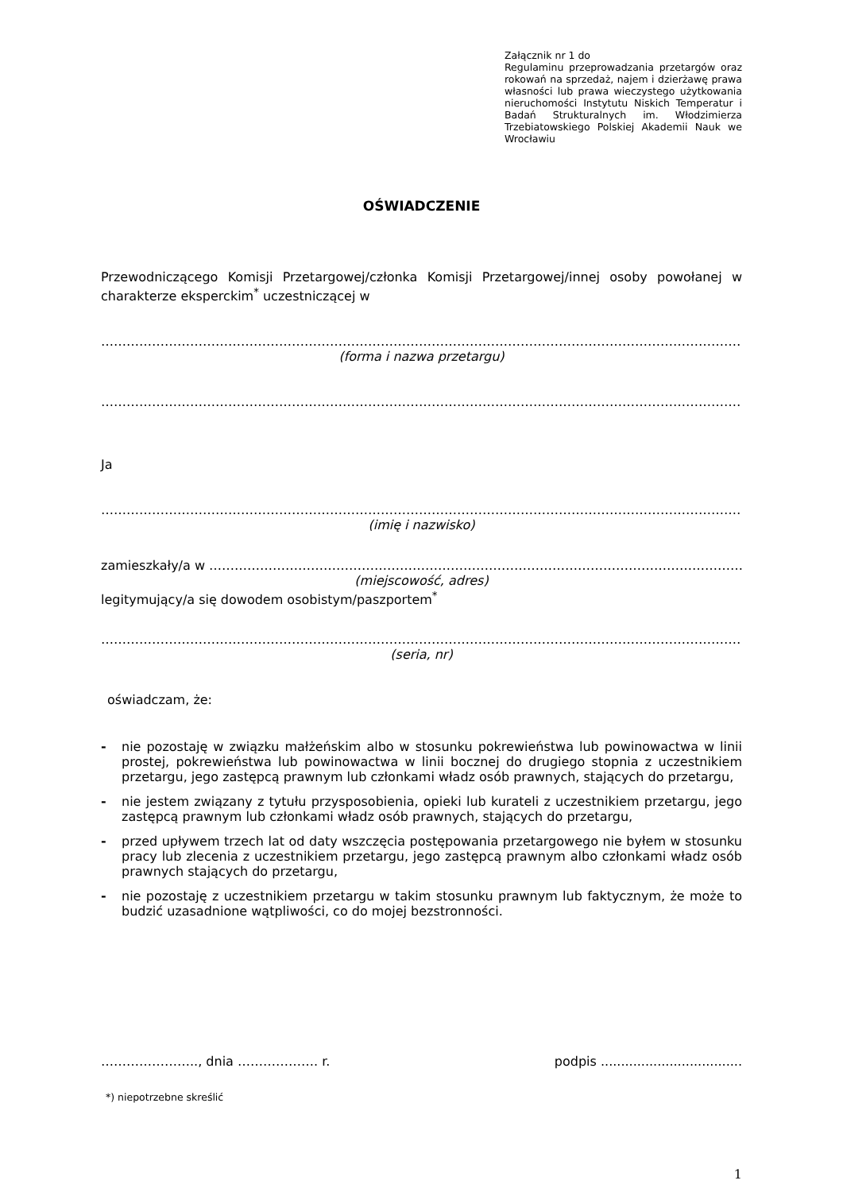Załącznik nr 1 do
Regulaminu przeprowadzania przetargów oraz rokowań na sprzedaż, najem i dzierżawę prawa własności lub prawa wieczystego użytkowania nieruchomości Instytutu Niskich Temperatur i Badań Strukturalnych im. Włodzimierza Trzebiatowskiego Polskiej Akademii Nauk we Wrocławiu
OŚWIADCZENIE
Przewodniczącego Komisji Przetargowej/członka Komisji Przetargowej/innej osoby powołanej w charakterze eksperckim<sup>*</sup> uczestniczącej w
……………………………………………………………………………………………………………………………………………………………
(forma i nazwa przetargu)
……………………………………………………………………………………………………………………………………………………………
Ja
……………………………………………………………………………………………………………………………………………………………
(imię i nazwisko)
zamieszkały/a w ……………………………………………………………………………………………………………………
(miejscowość, adres)
legitymujący/a się dowodem osobistym/paszportem<sup>*</sup>
……………………………………………………………………………………………………………………………………………………………
(seria, nr)
oświadczam, że:
- nie pozostaję w związku małżeńskim albo w stosunku pokrewieństwa lub powinowactwa w linii prostej, pokrewieństwa lub powinowactwa w linii bocznej do drugiego stopnia z uczestnikiem przetargu, jego zastępcą prawnym lub członkami władz osób prawnych, stających do przetargu,
- nie jestem związany z tytułu przysposobienia, opieki lub kurateli z uczestnikiem przetargu, jego zastępcą prawnym lub członkami władz osób prawnych, stających do przetargu,
- przed upływem trzech lat od daty wszczęcia postępowania przetargowego nie byłem w stosunku pracy lub zlecenia z uczestnikiem przetargu, jego zastępcą prawnym albo członkami władz osób prawnych stających do przetargu,
- nie pozostaję z uczestnikiem przetargu w takim stosunku prawnym lub faktycznym, że może to budzić uzasadnione wątpliwości, co do mojej bezstronności.
………………….., dnia ………………. r. podpis ...................................
*) niepotrzebne skreślić
1